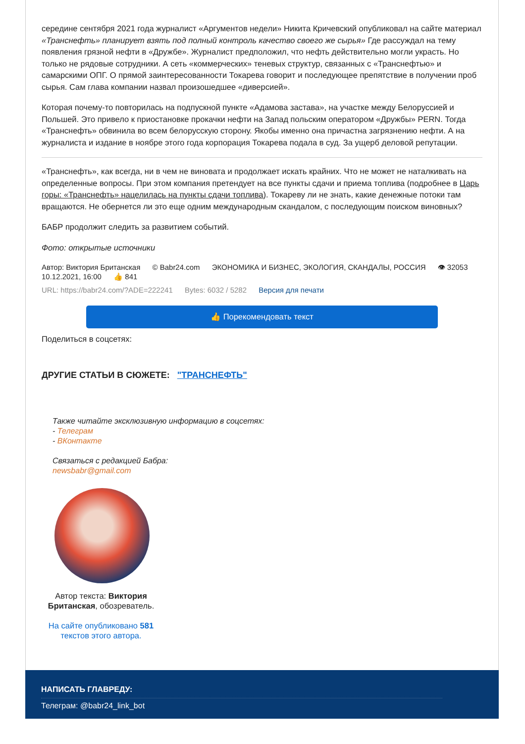середине сентября 2021 года журналист «Аргументов недели» Никита Кричевский опубликовал на сайте материал «Транснефть» планирует взять под полный контроль качество своего же сырья» Где рассуждал на тему появления грязной нефти в «Дружбе». Журналист предположил, что нефть действительно могли украсть. Но только не рядовые сотрудники. А сеть «коммерческих» теневых структур, связанных с «Транснефтью» и самарскими ОПГ. О прямой заинтересованности Токарева говорит и последующее препятствие в получении проб сырья. Сам глава компании назвал произошедшее «диверсией».
Которая почему-то повторилась на подпускной пункте «Адамова застава», на участке между Белоруссией и Польшей. Это привело к приостановке прокачки нефти на Запад польским оператором «Дружбы» PERN. Тогда «Транснефть» обвинила во всем белорусскую сторону. Якобы именно она причастна загрязнению нефти. А на журналиста и издание в ноябре этого года корпорация Токарева подала в суд. За ущерб деловой репутации.
«Транснефть», как всегда, ни в чем не виновата и продолжает искать крайних. Что не может не наталкивать на определенные вопросы. При этом компания претендует на все пункты сдачи и приема топлива (подробнее в Царь горы: «Транснефть» нацелилась на пункты сдачи топлива). Токареву ли не знать, какие денежные потоки там вращаются. Не обернется ли это еще одним международным скандалом, с последующим поиском виновных?
БАБР продолжит следить за развитием событий.
Фото: открытые источники
Автор: Виктория Британская © Babr24.com ЭКОНОМИКА И БИЗНЕС, ЭКОЛОГИЯ, СКАНДАЛЫ, РОССИЯ 👁 32053
10.12.2021, 16:00 👍 841
URL: https://babr24.com/?ADE=222241 Bytes: 6032 / 5282 Версия для печати
👍 Порекомендовать текст
Поделиться в соцсетях:
ДРУГИЕ СТАТЬИ В СЮЖЕТЕ: "ТРАНСНЕФТЬ"
Также читайте эксклюзивную информацию в соцсетях:
- Телеграм
- ВКонтакте
Связаться с редакцией Бабра:
newsbabr@gmail.com
Автор текста: Виктория Британская, обозреватель.
На сайте опубликовано 581 текстов этого автора.
НАПИСАТЬ ГЛАВРЕДУ:
Телеграм: @babr24_link_bot